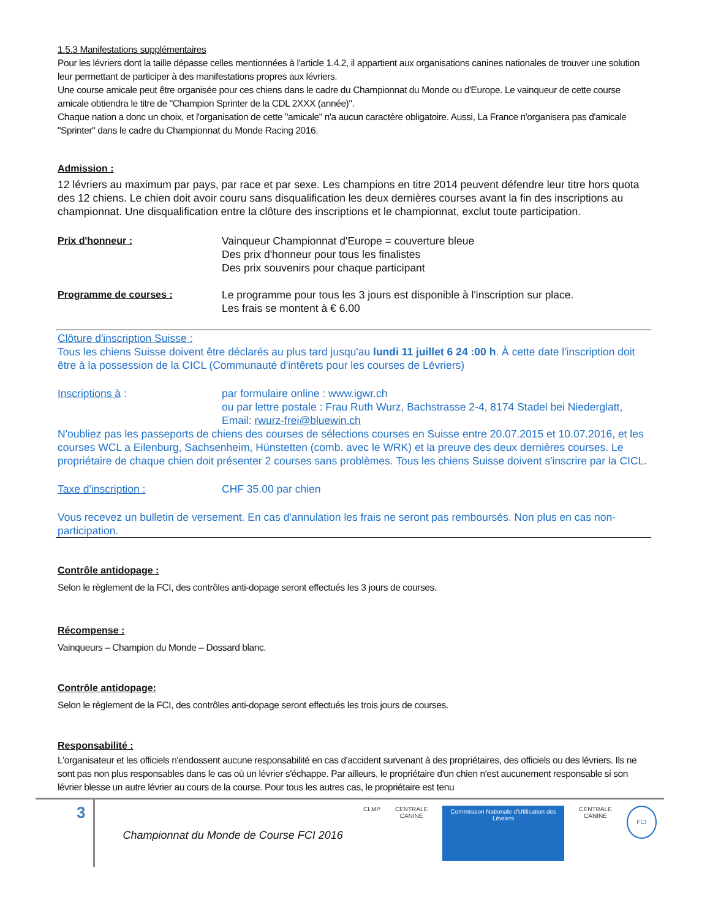1.5.3 Manifestations supplémentaires
Pour les lévriers dont la taille dépasse celles mentionnées à l'article 1.4.2, il appartient aux organisations canines nationales de trouver une solution leur permettant de participer à des manifestations propres aux lévriers.
Une course amicale peut être organisée pour ces chiens dans le cadre du Championnat du Monde ou d'Europe. Le vainqueur de cette course amicale obtiendra le titre de "Champion Sprinter de la CDL 2XXX (année)".
Chaque nation a donc un choix, et l'organisation de cette "amicale" n'a aucun caractère obligatoire. Aussi, La France n'organisera pas d'amicale "Sprinter" dans le cadre du Championnat du Monde Racing 2016.
Admission :
12 lévriers au maximum par pays, par race et par sexe. Les champions en titre 2014 peuvent défendre leur titre hors quota des 12 chiens. Le chien doit avoir couru sans disqualification les deux dernières courses avant la fin des inscriptions au championnat. Une disqualification entre la clôture des inscriptions et le championnat, exclut toute participation.
Prix d'honneur : Vainqueur Championnat d'Europe = couverture bleue
Des prix d'honneur pour tous les finalistes
Des prix souvenirs pour chaque participant
Programme de courses : Le programme pour tous les 3 jours est disponible à l'inscription sur place.
Les frais se montent à € 6.00
Clôture d'inscription Suisse :
Tous les chiens Suisse doivent être déclarés au plus tard jusqu'au lundi 11 juillet 6 24 :00 h. À cette date l'inscription doit être à la possession de la CICL (Communauté d'intêrets pour les courses de Lévriers)
Inscriptions à : par formulaire online : www.igwr.ch
ou par lettre postale : Frau Ruth Wurz, Bachstrasse 2-4, 8174 Stadel bei Niederglatt, Email: rwurz-frei@bluewin.ch
N'oubliez pas les passeports de chiens des courses de sélections courses en Suisse entre 20.07.2015 et 10.07.2016, et les courses WCL a Eilenburg, Sachsenheim, Hünstetten (comb. avec le WRK) et la preuve des deux dernières courses. Le propriétaire de chaque chien doit présenter 2 courses sans problèmes. Tous les chiens Suisse doivent s'inscrire par la CICL.
Taxe d'inscription : CHF 35.00 par chien
Vous recevez un bulletin de versement. En cas d'annulation les frais ne seront pas remboursés. Non plus en cas non-participation.
Contrôle antidopage :
Selon le règlement de la FCI, des contrôles anti-dopage seront effectués les 3 jours de courses.
Récompense :
Vainqueurs – Champion du Monde – Dossard blanc.
Contrôle antidopage:
Selon le règlement de la FCI, des contrôles anti-dopage seront effectués les trois jours de courses.
Responsabilité :
L'organisateur et les officiels n'endossent aucune responsabilité en cas d'accident survenant à des propriétaires, des officiels ou des lévriers. Ils ne sont pas non plus responsables dans le cas où un lévrier s'échappe. Par ailleurs, le propriétaire d'un chien n'est aucunement responsable si son lévrier blesse un autre lévrier au cours de la course. Pour tous les autres cas, le propriétaire est tenu
3
Championnat du Monde de Course FCI 2016
CLMP CENTRALE
CANINE
Commission Nationale d'Utilisation des Lévriers
CENTRALE
CANINE
FCI